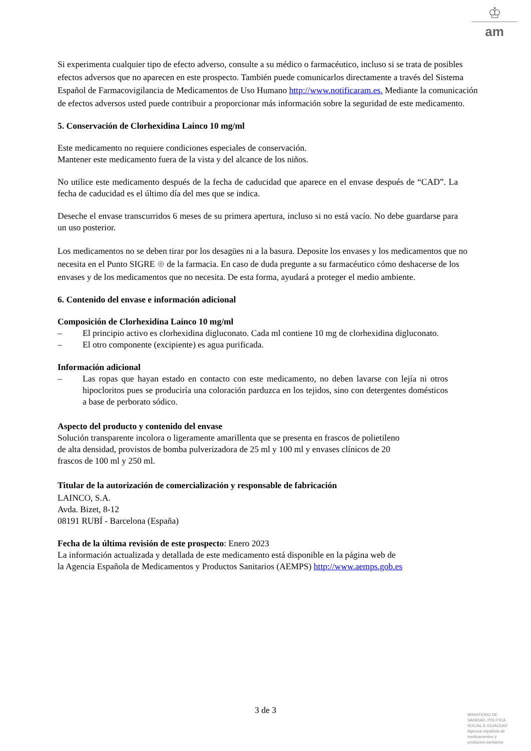♔
am
Si experimenta cualquier tipo de efecto adverso, consulte a su médico o farmacéutico, incluso si se trata de posibles efectos adversos que no aparecen en este prospecto. También puede comunicarlos directamente a través del Sistema Español de Farmacovigilancia de Medicamentos de Uso Humano http://www.notificaram.es. Mediante la comunicación de efectos adversos usted puede contribuir a proporcionar más información sobre la seguridad de este medicamento.
5. Conservación de Clorhexidina Lainco 10 mg/ml
Este medicamento no requiere condiciones especiales de conservación.
Mantener este medicamento fuera de la vista y del alcance de los niños.
No utilice este medicamento después de la fecha de caducidad que aparece en el envase después de “CAD”. La fecha de caducidad es el último día del mes que se indica.
Deseche el envase transcurridos 6 meses de su primera apertura, incluso si no está vacío. No debe guardarse para un uso posterior.
Los medicamentos no se deben tirar por los desagües ni a la basura. Deposite los envases y los medicamentos que no necesita en el Punto SIGRE ⊕ de la farmacia. En caso de duda pregunte a su farmacéutico cómo deshacerse de los envases y de los medicamentos que no necesita. De esta forma, ayudará a proteger el medio ambiente.
6. Contenido del envase e información adicional
Composición de Clorhexidina Lainco 10 mg/ml
– El principio activo es clorhexidina digluconato. Cada ml contiene 10 mg de clorhexidina digluconato.
– El otro componente (excipiente) es agua purificada.
Información adicional
– Las ropas que hayan estado en contacto con este medicamento, no deben lavarse con lejía ni otros hipocloritos pues se produciría una coloración parduzca en los tejidos, sino con detergentes domésticos a base de perborato sódico.
Aspecto del producto y contenido del envase
Solución transparente incolora o ligeramente amarillenta que se presenta en frascos de polietileno
de alta densidad, provistos de bomba pulverizadora de 25 ml y 100 ml y envases clínicos de 20
frascos de 100 ml y 250 ml.
Titular de la autorización de comercialización y responsable de fabricación
LAINCO, S.A.
Avda. Bizet, 8-12
08191 RUBÍ - Barcelona (España)
Fecha de la última revisión de este prospecto: Enero 2023
La información actualizada y detallada de este medicamento está disponible en la página web de
la Agencia Española de Medicamentos y Productos Sanitarios (AEMPS) http://www.aemps.gob.es
3 de 3
MINISTERIO DE
SANIDAD, POLITICA
SOCIAL E IGUALDAD
Agencia española de
medicamentos y
productos sanitarios